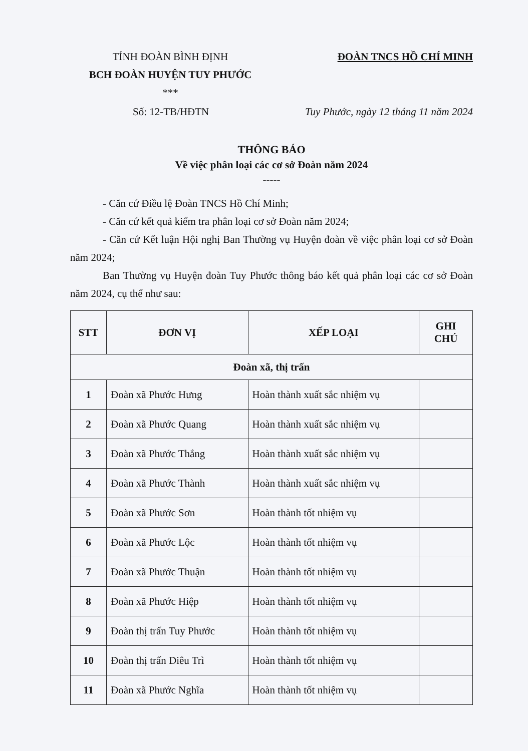TỈNH ĐOÀN BÌNH ĐỊNH
BCH ĐOÀN HUYỆN TUY PHƯỚC
***
ĐOÀN TNCS HỒ CHÍ MINH
Số: 12-TB/HĐTN Tuy Phước, ngày 12 tháng 11 năm 2024
THÔNG BÁO
Về việc phân loại các cơ sở Đoàn năm 2024
-----
- Căn cứ Điều lệ Đoàn TNCS Hồ Chí Minh;
- Căn cứ kết quả kiểm tra phân loại cơ sở Đoàn năm 2024;
- Căn cứ Kết luận Hội nghị Ban Thường vụ Huyện đoàn về việc phân loại cơ sở Đoàn năm 2024;
Ban Thường vụ Huyện đoàn Tuy Phước thông báo kết quả phân loại các cơ sở Đoàn năm 2024, cụ thể như sau:
| STT | ĐƠN VỊ | XẾP LOẠI | GHI CHÚ |
| --- | --- | --- | --- |
| Đoàn xã, thị trấn | | | |
| 1 | Đoàn xã Phước Hưng | Hoàn thành xuất sắc nhiệm vụ | |
| 2 | Đoàn xã Phước Quang | Hoàn thành xuất sắc nhiệm vụ | |
| 3 | Đoàn xã Phước Thắng | Hoàn thành xuất sắc nhiệm vụ | |
| 4 | Đoàn xã Phước Thành | Hoàn thành xuất sắc nhiệm vụ | |
| 5 | Đoàn xã Phước Sơn | Hoàn thành tốt nhiệm vụ | |
| 6 | Đoàn xã Phước Lộc | Hoàn thành tốt nhiệm vụ | |
| 7 | Đoàn xã Phước Thuận | Hoàn thành tốt nhiệm vụ | |
| 8 | Đoàn xã Phước Hiệp | Hoàn thành tốt nhiệm vụ | |
| 9 | Đoàn thị trấn Tuy Phước | Hoàn thành tốt nhiệm vụ | |
| 10 | Đoàn thị trấn Diêu Trì | Hoàn thành tốt nhiệm vụ | |
| 11 | Đoàn xã Phước Nghĩa | Hoàn thành tốt nhiệm vụ | |